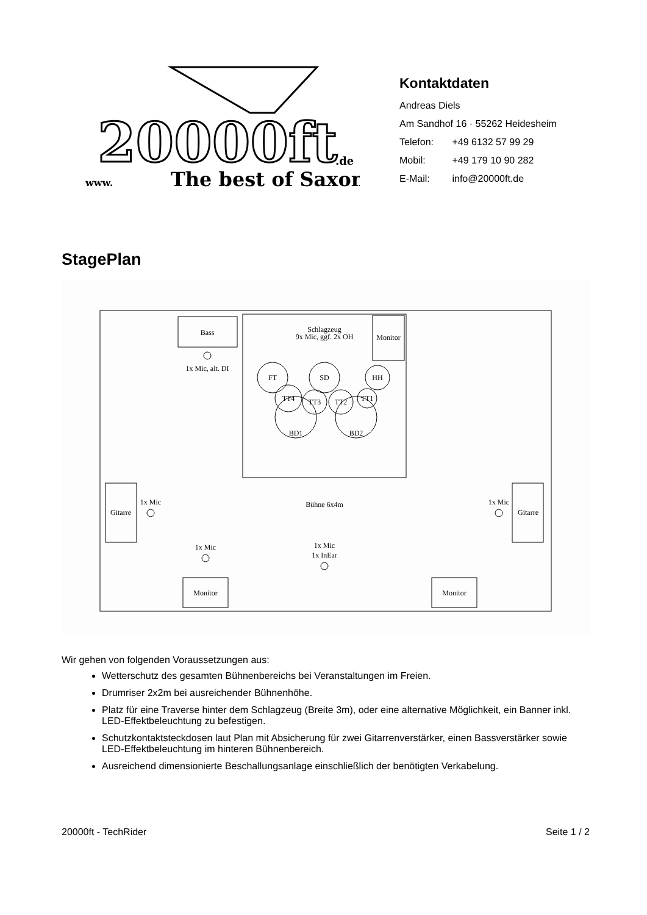20000ft
www.
The best of Saxon
.de
Kontaktdaten
Andreas Diels
Am Sandhof 16 · 55262 Heidesheim
Telefon: +49 6132 57 99 29
Mobil: +49 179 10 90 282
E-Mail: info@20000ft.de
StagePlan
Bass
1x Mic, alt. DI
Schlagzeug
9x Mic, ggf. 2x OH
Monitor
FT
SD
HH
BD1
BD2
TT4
TT3
TT2
TT1
Gitarre
1x Mic
Gitarre
1x Mic
Bühne 6x4m
1x Mic
1x Mic
1x InEar
Monitor
Monitor
Wir gehen von folgenden Voraussetzungen aus:
Wetterschutz des gesamten Bühnenbereichs bei Veranstaltungen im Freien.
Drumriser 2x2m bei ausreichender Bühnenhöhe.
Platz für eine Traverse hinter dem Schlagzeug (Breite 3m), oder eine alternative Möglichkeit, ein Banner inkl. LED-Effektbeleuchtung zu befestigen.
Schutzkontaktsteckdosen laut Plan mit Absicherung für zwei Gitarrenverstärker, einen Bassverstärker sowie LED-Effektbeleuchtung im hinteren Bühnenbereich.
Ausreichend dimensionierte Beschallungsanlage einschließlich der benötigten Verkabelung.
20000ft - TechRider Seite 1 / 2